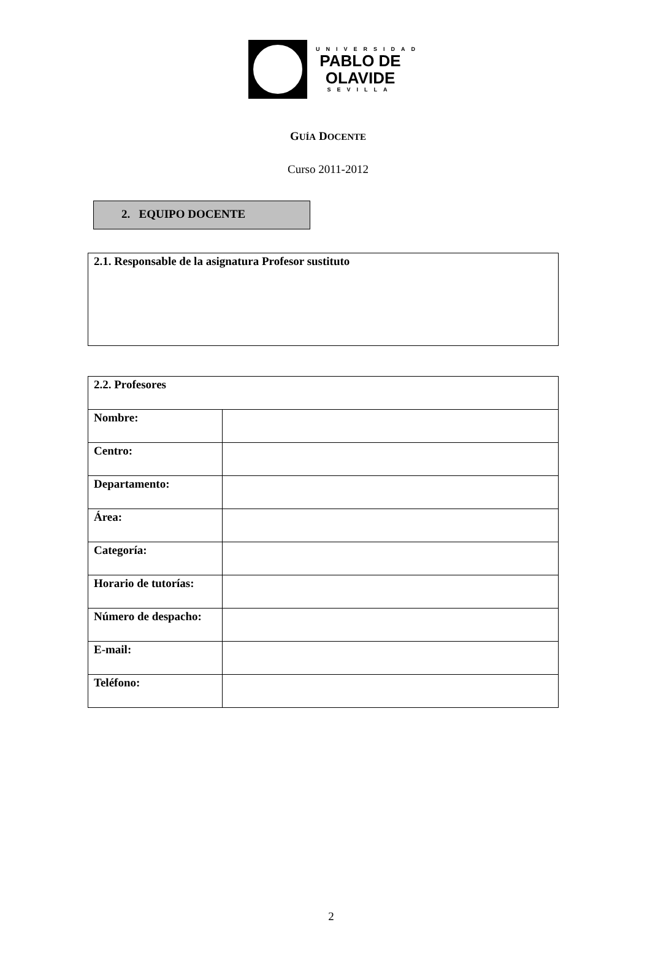UNIVERSIDAD
PABLO DE
OLAVIDE
SEVILLA
GUÍA DOCENTE
Curso 2011-2012
2. EQUIPO DOCENTE
2.1. Responsable de la asignatura Profesor sustituto
| 2.2. Profesores | |
| --- | --- |
| Nombre: | |
| Centro: | |
| Departamento: | |
| Área: | |
| Categoría: | |
| Horario de tutorías: | |
| Número de despacho: | |
| E-mail: | |
| Teléfono: | |
2